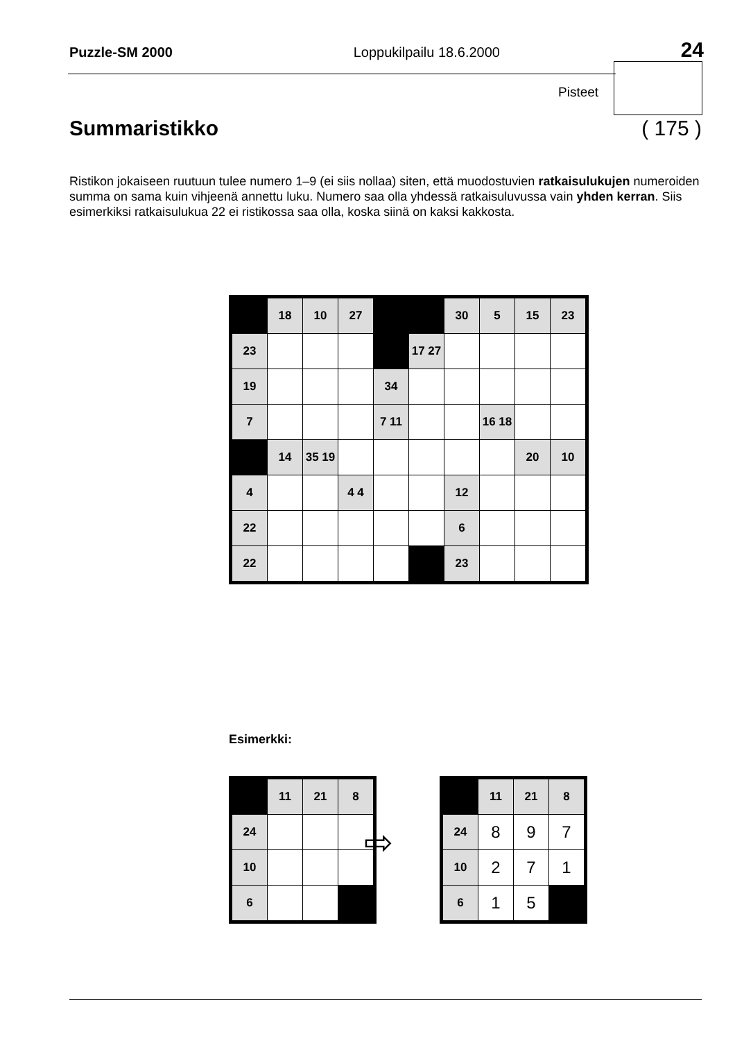Puzzle-SM 2000 Loppukilpailu 18.6.2000 24
Pisteet
Summaristikko ( 175 )
Ristikon jokaiseen ruutuun tulee numero 1–9 (ei siis nollaa) siten, että muodostuvien ratkaisulukujen numeroiden summa on sama kuin vihjeenä annettu luku. Numero saa olla yhdessä ratkaisuluvussa vain yhden kerran. Siis esimerkiksi ratkaisulukua 22 ei ristikossa saa olla, koska siinä on kaksi kakkosta.
| | 18 | 10 | 27 | | | 30 | 5 | 15 | 23 |
| 23 | | | | | 17 27 | | | | |
| 19 | | | | 34 | | | | | |
| 7 | | | | 7 11 | | | 16 18 | | |
| | 14 | 35 19 | | | | | | 20 | 10 |
| 4 | | | 4 4 | | | 12 | | | |
| 22 | | | | | | 6 | | | |
| 22 | | | | | | 23 | | | |
Esimerkki:
| | 11 | 21 | 8 |
| 24 | | | |
| 10 | | | |
| 6 | | | |
⇨
| | 11 | 21 | 8 |
| 24 | 8 | 9 | 7 |
| 10 | 2 | 7 | 1 |
| 6 | 1 | 5 | |